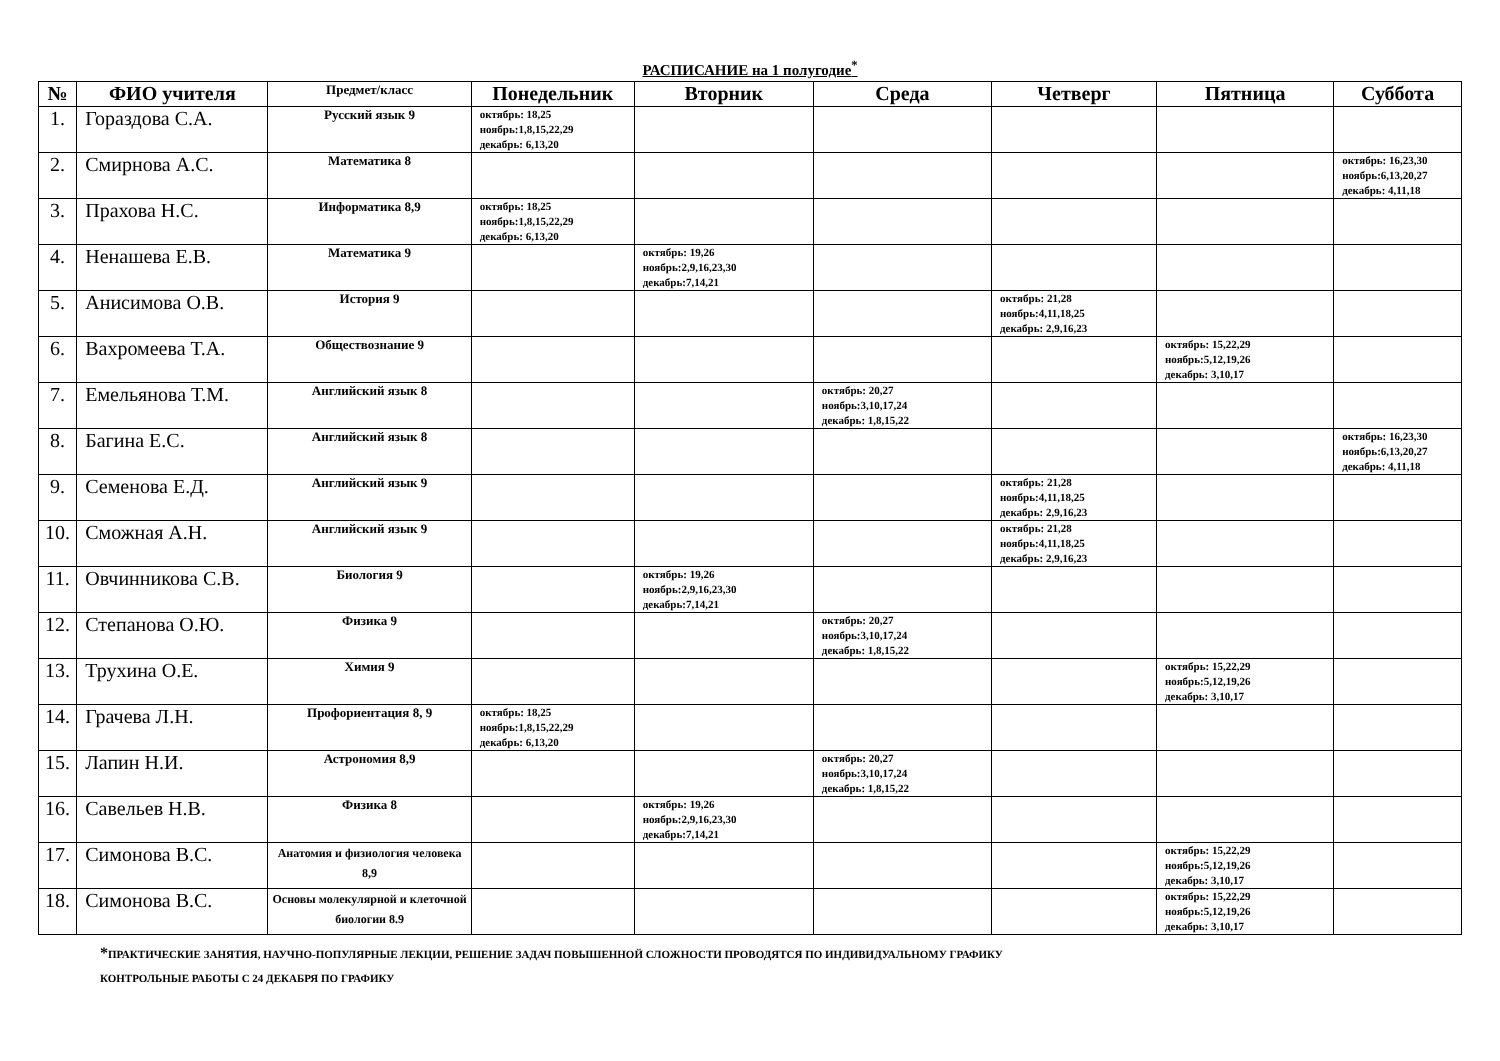РАСПИСАНИЕ на 1 полугодие<sup>*</sup>
| № | ФИО учителя | Предмет/класс | Понедельник | Вторник | Среда | Четверг | Пятница | Суббота |
| --- | --- | --- | --- | --- | --- | --- | --- | --- |
| 1. | Гораздова С.А. | Русский язык 9 | октябрь: 18,25 ноябрь:1,8,15,22,29 декабрь: 6,13,20 | | | | | |
| 2. | Смирнова А.С. | Математика 8 | | | | | | октябрь: 16,23,30 ноябрь:6,13,20,27 декабрь: 4,11,18 |
| 3. | Прахова Н.С. | Информатика 8,9 | октябрь: 18,25 ноябрь:1,8,15,22,29 декабрь: 6,13,20 | | | | | |
| 4. | Ненашева Е.В. | Математика 9 | | октябрь: 19,26 ноябрь:2,9,16,23,30 декабрь:7,14,21 | | | | |
| 5. | Анисимова О.В. | История 9 | | | | октябрь: 21,28 ноябрь:4,11,18,25 декабрь: 2,9,16,23 | | |
| 6. | Вахромеева Т.А. | Обществознание 9 | | | | | октябрь: 15,22,29 ноябрь:5,12,19,26 декабрь: 3,10,17 | |
| 7. | Емельянова Т.М. | Английский язык 8 | | | октябрь: 20,27 ноябрь:3,10,17,24 декабрь: 1,8,15,22 | | | |
| 8. | Багина Е.С. | Английский язык 8 | | | | | | октябрь: 16,23,30 ноябрь:6,13,20,27 декабрь: 4,11,18 |
| 9. | Семенова Е.Д. | Английский язык 9 | | | | октябрь: 21,28 ноябрь:4,11,18,25 декабрь: 2,9,16,23 | | |
| 10. | Сможная А.Н. | Английский язык 9 | | | | октябрь: 21,28 ноябрь:4,11,18,25 декабрь: 2,9,16,23 | | |
| 11. | Овчинникова С.В. | Биология 9 | | октябрь: 19,26 ноябрь:2,9,16,23,30 декабрь:7,14,21 | | | | |
| 12. | Степанова О.Ю. | Физика 9 | | | октябрь: 20,27 ноябрь:3,10,17,24 декабрь: 1,8,15,22 | | | |
| 13. | Трухина О.Е. | Химия 9 | | | | | октябрь: 15,22,29 ноябрь:5,12,19,26 декабрь: 3,10,17 | |
| 14. | Грачева Л.Н. | Профориентация 8, 9 | октябрь: 18,25 ноябрь:1,8,15,22,29 декабрь: 6,13,20 | | | | | |
| 15. | Лапин Н.И. | Астрономия 8,9 | | | октябрь: 20,27 ноябрь:3,10,17,24 декабрь: 1,8,15,22 | | | |
| 16. | Савельев Н.В. | Физика 8 | | октябрь: 19,26 ноябрь:2,9,16,23,30 декабрь:7,14,21 | | | | |
| 17. | Симонова В.С. | Анатомия и физиология человека 8,9 | | | | | октябрь: 15,22,29 ноябрь:5,12,19,26 декабрь: 3,10,17 | |
| 18. | Симонова В.С. | Основы молекулярной и клеточной биологии 8.9 | | | | | октябрь: 15,22,29 ноябрь:5,12,19,26 декабрь: 3,10,17 | |
*ПРАКТИЧЕСКИЕ ЗАНЯТИЯ, НАУЧНО-ПОПУЛЯРНЫЕ ЛЕКЦИИ, РЕШЕНИЕ ЗАДАЧ ПОВЫШЕННОЙ СЛОЖНОСТИ ПРОВОДЯТСЯ ПО ИНДИВИДУАЛЬНОМУ ГРАФИКУ
КОНТРОЛЬНЫЕ РАБОТЫ С 24 ДЕКАБРЯ ПО ГРАФИКУ